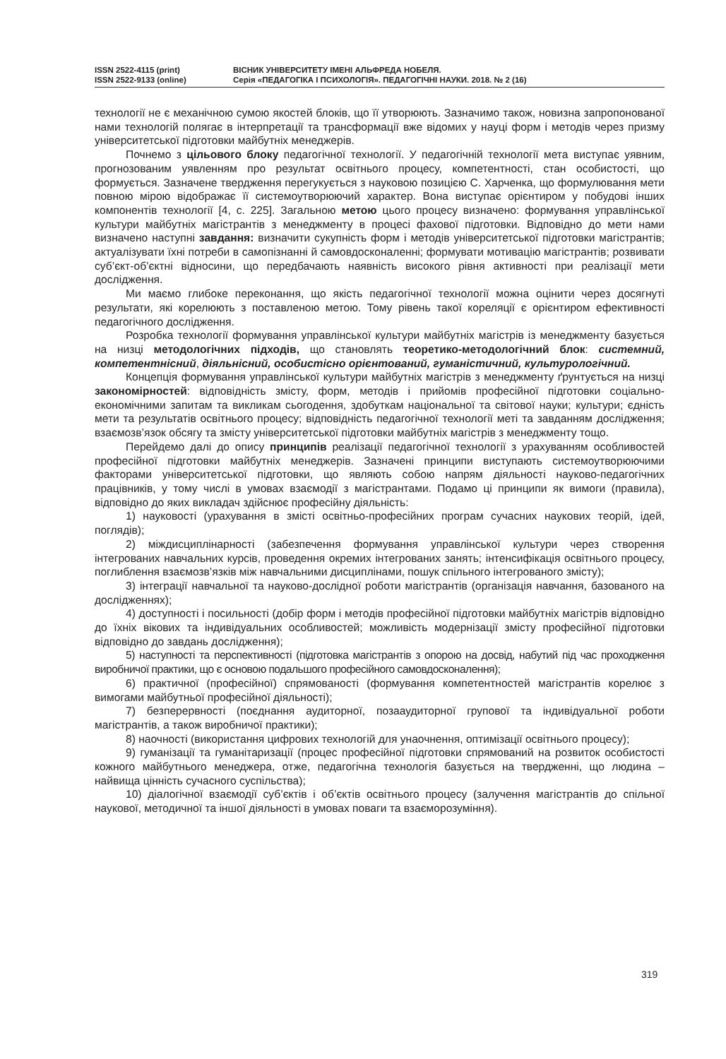ISSN 2522-4115 (print)
ISSN 2522-9133 (online)
ВІСНИК УНІВЕРСИТЕТУ ІМЕНІ АЛЬФРЕДА НОБЕЛЯ.
Серія «ПЕДАГОГІКА І ПСИХОЛОГІЯ». ПЕДАГОГІЧНІ НАУКИ. 2018. № 2 (16)
технології не є механічною сумою якостей блоків, що її утворюють. Зазначимо також, новизна запропонованої нами технологій полягає в інтерпретації та трансформації вже відомих у науці форм і методів через призму університетської підготовки майбутніх менеджерів.
Почнемо з цільового блоку педагогічної технології. У педагогічній технології мета виступає уявним, прогнозованим уявленням про результат освітнього процесу, компетентності, стан особистості, що формується. Зазначене твердження перегукується з науковою позицією С. Харченка, що формулювання мети повною мірою відображає її системоутворюючий характер. Вона виступає орієнтиром у побудові інших компонентів технології [4, с. 225]. Загальною метою цього процесу визначено: формування управлінської культури майбутніх магістрантів з менеджменту в процесі фахової підготовки. Відповідно до мети нами визначено наступні завдання: визначити сукупність форм і методів університетської підготовки магістрантів; актуалізувати їхні потреби в самопізнанні й самовдосконаленні; формувати мотивацію магістрантів; розвивати суб’єкт-об’єктні відносини, що передбачають наявність високого рівня активності при реалізації мети дослідження.
Ми маємо глибоке переконання, що якість педагогічної технології можна оцінити через досягнуті результати, які корелюють з поставленою метою. Тому рівень такої кореляції є орієнтиром ефективності педагогічного дослідження.
Розробка технології формування управлінської культури майбутніх магістрів із менеджменту базується на низці методологічних підходів, що становлять теоретико-методологічний блок: системний, компетентнісний, діяльнісний, особистісно орієнтований, гуманістичний, культурологічний.
Концепція формування управлінської культури майбутніх магістрів з менеджменту ґрунтується на низці закономірностей: відповідність змісту, форм, методів і прийомів професійної підготовки соціально-економічними запитам та викликам сьогодення, здобуткам національної та світової науки; культури; єдність мети та результатів освітнього процесу; відповідність педагогічної технології меті та завданням дослідження; взаємозв’язок обсягу та змісту університетської підготовки майбутніх магістрів з менеджменту тощо.
Перейдемо далі до опису принципів реалізації педагогічної технології з урахуванням особливостей професійної підготовки майбутніх менеджерів. Зазначені принципи виступають системоутворюючими факторами університетської підготовки, що являють собою напрям діяльності науково-педагогічних працівників, у тому числі в умовах взаємодії з магістрантами. Подамо ці принципи як вимоги (правила), відповідно до яких викладач здійснює професійну діяльність:
1) науковості (урахування в змісті освітньо-професійних програм сучасних наукових теорій, ідей, поглядів);
2) міждисциплінарності (забезпечення формування управлінської культури через створення інтегрованих навчальних курсів, проведення окремих інтегрованих занять; інтенсифікація освітнього процесу, поглиблення взаємозв’язків між навчальними дисциплінами, пошук спільного інтегрованого змісту);
3) інтеграції навчальної та науково-дослідної роботи магістрантів (організація навчання, базованого на дослідженнях);
4) доступності і посильності (добір форм і методів професійної підготовки майбутніх магістрів відповідно до їхніх вікових та індивідуальних особливостей; можливість модернізації змісту професійної підготовки відповідно до завдань дослідження);
5) наступності та перспективності (підготовка магістрантів з опорою на досвід, набутий під час проходження виробничої практики, що є основою подальшого професійного самовдосконалення);
6) практичної (професійної) спрямованості (формування компетентностей магістрантів корелює з вимогами майбутньої професійної діяльності);
7) безперервності (поєднання аудиторної, позааудиторної групової та індивідуальної роботи магістрантів, а також виробничої практики);
8) наочності (використання цифрових технологій для унаочнення, оптимізації освітнього процесу);
9) гуманізації та гуманітаризації (процес професійної підготовки спрямований на розвиток особистості кожного майбутнього менеджера, отже, педагогічна технологія базується на твердженні, що людина – найвища цінність сучасного суспільства);
10) діалогічної взаємодії суб’єктів і об’єктів освітнього процесу (залучення магістрантів до спільної наукової, методичної та іншої діяльності в умовах поваги та взаєморозуміння).
319